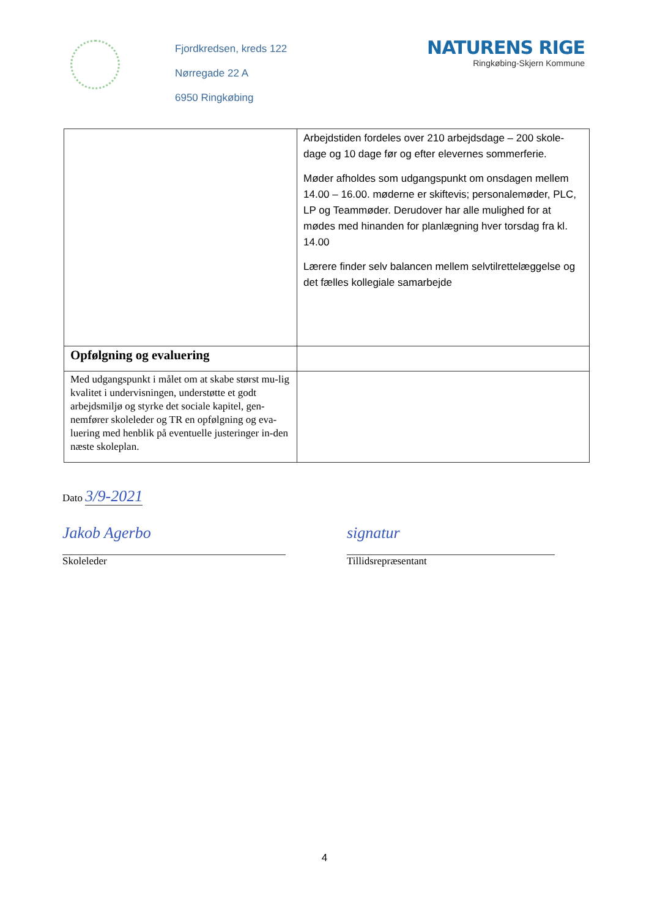Fjordkredsen, kreds 122
Nørregade 22 A
6950 Ringkøbing
NATURENS RIGE
Ringkøbing-Skjern Kommune
| | Arbejdstiden fordeles over 210 arbejdsdage – 200 skole-dage og 10 dage før og efter elevernes sommerferie. Møder afholdes som udgangspunkt om onsdagen mellem 14.00 – 16.00. møderne er skiftevis; personalemøder, PLC, LP og Teammøder. Derudover har alle mulighed for at mødes med hinanden for planlægning hver torsdag fra kl. 14.00 Lærere finder selv balancen mellem selvtilrettelæggelse og det fælles kollegiale samarbejde |
| Opfølgning og evaluering | |
| Med udgangspunkt i målet om at skabe størst mu-lig kvalitet i undervisningen, understøtte et godt arbejdsmiljø og styrke det sociale kapitel, gen-nemfører skoleleder og TR en opfølgning og eva-luering med henblik på eventuelle justeringer in-den næste skoleplan. | |
Dato 3/9-2021
Jakob Agerbo
Skoleleder
signatur
Tillidsrepræsentant
4